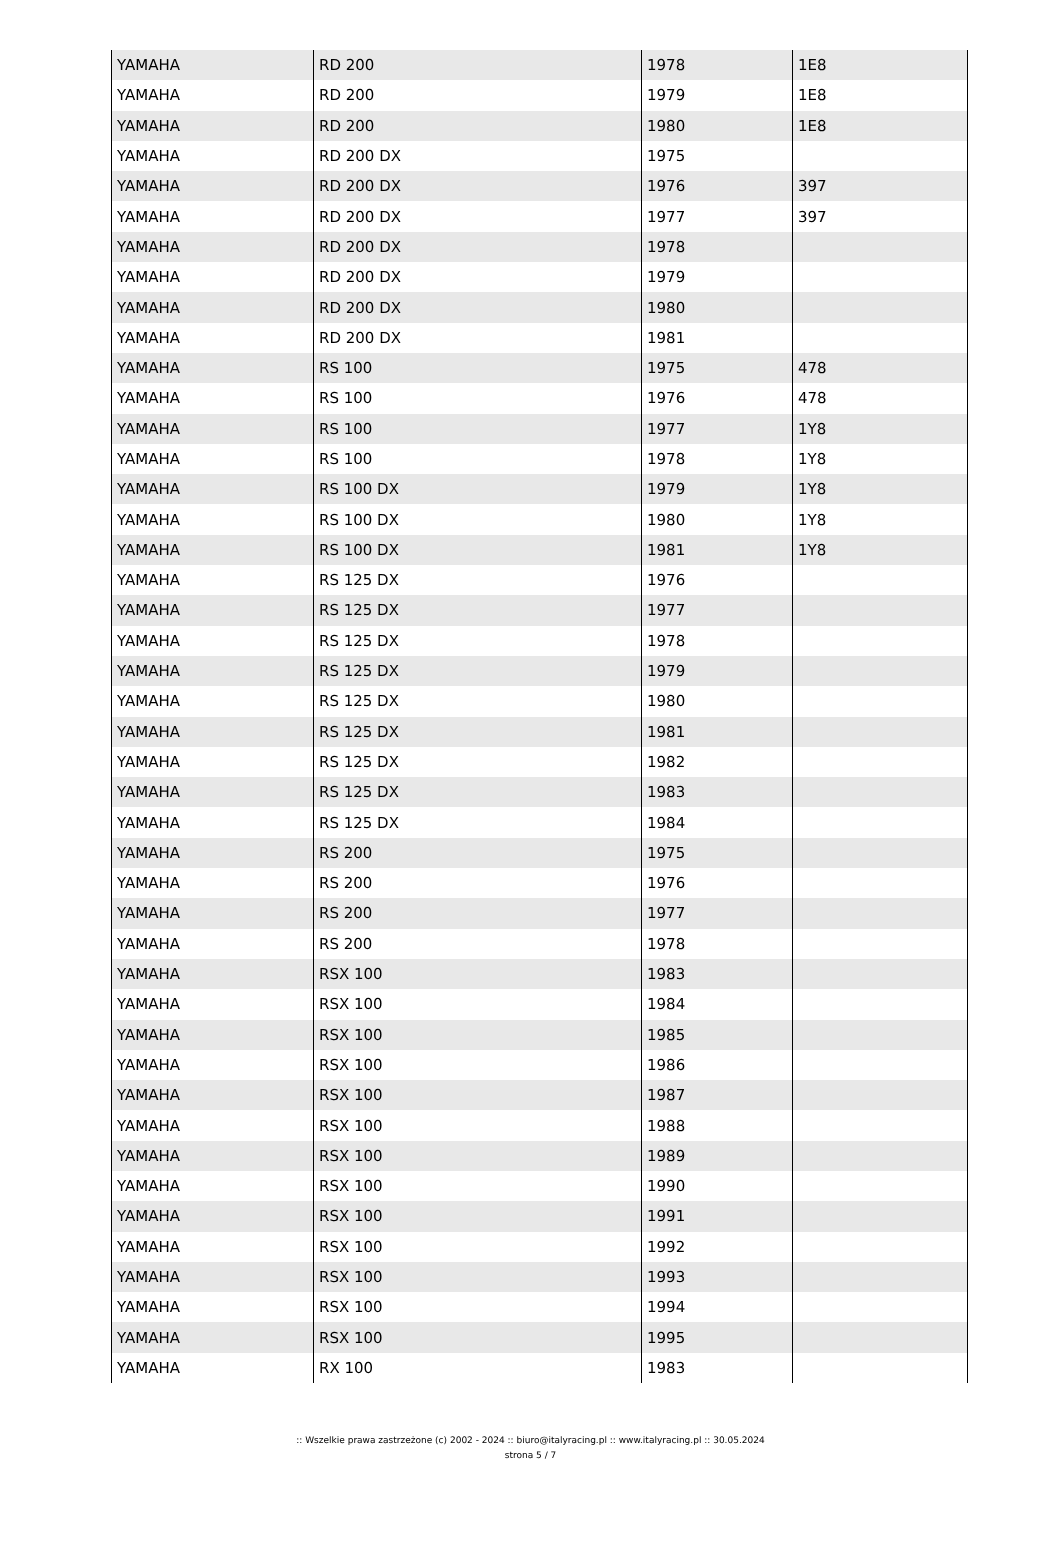| YAMAHA | RD 200 | 1978 | 1E8 |
| YAMAHA | RD 200 | 1979 | 1E8 |
| YAMAHA | RD 200 | 1980 | 1E8 |
| YAMAHA | RD 200 DX | 1975 | |
| YAMAHA | RD 200 DX | 1976 | 397 |
| YAMAHA | RD 200 DX | 1977 | 397 |
| YAMAHA | RD 200 DX | 1978 | |
| YAMAHA | RD 200 DX | 1979 | |
| YAMAHA | RD 200 DX | 1980 | |
| YAMAHA | RD 200 DX | 1981 | |
| YAMAHA | RS 100 | 1975 | 478 |
| YAMAHA | RS 100 | 1976 | 478 |
| YAMAHA | RS 100 | 1977 | 1Y8 |
| YAMAHA | RS 100 | 1978 | 1Y8 |
| YAMAHA | RS 100 DX | 1979 | 1Y8 |
| YAMAHA | RS 100 DX | 1980 | 1Y8 |
| YAMAHA | RS 100 DX | 1981 | 1Y8 |
| YAMAHA | RS 125 DX | 1976 | |
| YAMAHA | RS 125 DX | 1977 | |
| YAMAHA | RS 125 DX | 1978 | |
| YAMAHA | RS 125 DX | 1979 | |
| YAMAHA | RS 125 DX | 1980 | |
| YAMAHA | RS 125 DX | 1981 | |
| YAMAHA | RS 125 DX | 1982 | |
| YAMAHA | RS 125 DX | 1983 | |
| YAMAHA | RS 125 DX | 1984 | |
| YAMAHA | RS 200 | 1975 | |
| YAMAHA | RS 200 | 1976 | |
| YAMAHA | RS 200 | 1977 | |
| YAMAHA | RS 200 | 1978 | |
| YAMAHA | RSX 100 | 1983 | |
| YAMAHA | RSX 100 | 1984 | |
| YAMAHA | RSX 100 | 1985 | |
| YAMAHA | RSX 100 | 1986 | |
| YAMAHA | RSX 100 | 1987 | |
| YAMAHA | RSX 100 | 1988 | |
| YAMAHA | RSX 100 | 1989 | |
| YAMAHA | RSX 100 | 1990 | |
| YAMAHA | RSX 100 | 1991 | |
| YAMAHA | RSX 100 | 1992 | |
| YAMAHA | RSX 100 | 1993 | |
| YAMAHA | RSX 100 | 1994 | |
| YAMAHA | RSX 100 | 1995 | |
| YAMAHA | RX 100 | 1983 | |
:: Wszelkie prawa zastrzeżone (c) 2002 - 2024 :: biuro@italyracing.pl :: www.italyracing.pl :: 30.05.2024
strona 5 / 7